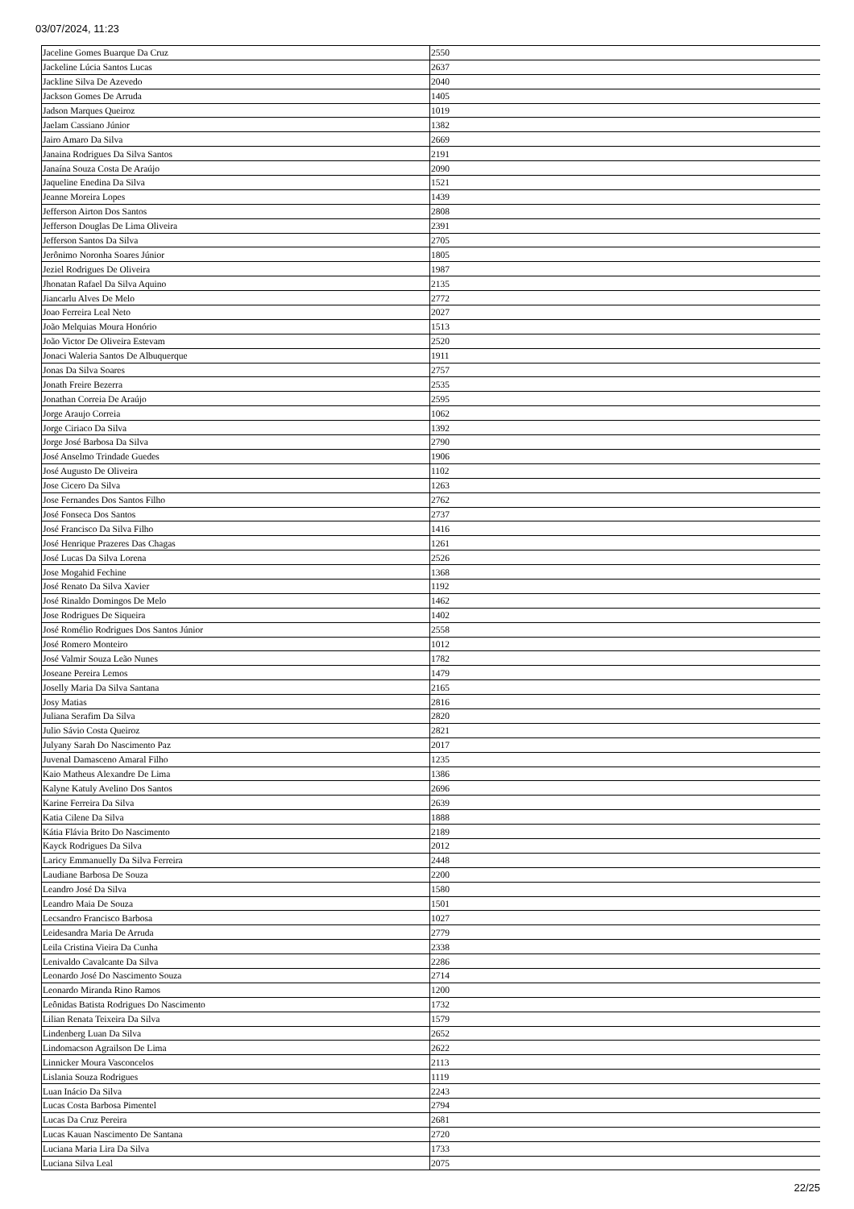03/07/2024, 11:23
| Jaceline Gomes Buarque Da Cruz | 2550 |
| Jackeline Lúcia Santos Lucas | 2637 |
| Jackline Silva De Azevedo | 2040 |
| Jackson Gomes De Arruda | 1405 |
| Jadson Marques Queiroz | 1019 |
| Jaelam Cassiano Júnior | 1382 |
| Jairo Amaro Da Silva | 2669 |
| Janaina Rodrigues Da Silva Santos | 2191 |
| Janaína Souza Costa De Araújo | 2090 |
| Jaqueline Enedina Da Silva | 1521 |
| Jeanne Moreira Lopes | 1439 |
| Jefferson Airton Dos Santos | 2808 |
| Jefferson Douglas De Lima Oliveira | 2391 |
| Jefferson Santos Da Silva | 2705 |
| Jerônimo Noronha Soares Júnior | 1805 |
| Jeziel Rodrigues De Oliveira | 1987 |
| Jhonatan Rafael Da Silva Aquino | 2135 |
| Jiancarlu Alves De Melo | 2772 |
| Joao Ferreira Leal Neto | 2027 |
| João Melquias Moura Honório | 1513 |
| João Victor De Oliveira Estevam | 2520 |
| Jonaci Waleria Santos De Albuquerque | 1911 |
| Jonas Da Silva Soares | 2757 |
| Jonath Freire Bezerra | 2535 |
| Jonathan Correia De Araújo | 2595 |
| Jorge Araujo Correia | 1062 |
| Jorge Ciriaco Da Silva | 1392 |
| Jorge José Barbosa Da Silva | 2790 |
| José Anselmo Trindade Guedes | 1906 |
| José Augusto De Oliveira | 1102 |
| Jose Cicero Da Silva | 1263 |
| Jose Fernandes Dos Santos Filho | 2762 |
| José Fonseca Dos Santos | 2737 |
| José Francisco Da Silva Filho | 1416 |
| José Henrique Prazeres Das Chagas | 1261 |
| José Lucas Da Silva Lorena | 2526 |
| Jose Mogahid Fechine | 1368 |
| José Renato Da Silva Xavier | 1192 |
| José Rinaldo Domingos De Melo | 1462 |
| Jose Rodrigues De Siqueira | 1402 |
| José Romélio Rodrigues Dos Santos Júnior | 2558 |
| José Romero Monteiro | 1012 |
| José Valmir Souza Leão Nunes | 1782 |
| Joseane Pereira Lemos | 1479 |
| Joselly Maria Da Silva Santana | 2165 |
| Josy Matias | 2816 |
| Juliana Serafim Da Silva | 2820 |
| Julio Sávio Costa Queiroz | 2821 |
| Julyany Sarah Do Nascimento Paz | 2017 |
| Juvenal Damasceno Amaral Filho | 1235 |
| Kaio Matheus Alexandre De Lima | 1386 |
| Kalyne Katuly Avelino Dos Santos | 2696 |
| Karine Ferreira Da Silva | 2639 |
| Katia Cilene Da Silva | 1888 |
| Kátia Flávia Brito Do Nascimento | 2189 |
| Kayck Rodrigues Da Silva | 2012 |
| Laricy Emmanuelly Da Silva Ferreira | 2448 |
| Laudiane Barbosa De Souza | 2200 |
| Leandro José Da Silva | 1580 |
| Leandro Maia De Souza | 1501 |
| Lecsandro Francisco Barbosa | 1027 |
| Leidesandra Maria De Arruda | 2779 |
| Leila Cristina Vieira Da Cunha | 2338 |
| Lenivaldo Cavalcante Da Silva | 2286 |
| Leonardo José Do Nascimento Souza | 2714 |
| Leonardo Miranda Rino Ramos | 1200 |
| Leônidas Batista Rodrigues Do Nascimento | 1732 |
| Lilian Renata Teixeira Da Silva | 1579 |
| Lindenberg Luan Da Silva | 2652 |
| Lindomacson Agrailson De Lima | 2622 |
| Linnicker Moura Vasconcelos | 2113 |
| Lislania Souza Rodrigues | 1119 |
| Luan Inácio Da Silva | 2243 |
| Lucas Costa Barbosa Pimentel | 2794 |
| Lucas Da Cruz Pereira | 2681 |
| Lucas Kauan Nascimento De Santana | 2720 |
| Luciana Maria Lira Da Silva | 1733 |
| Luciana Silva Leal | 2075 |
22/25